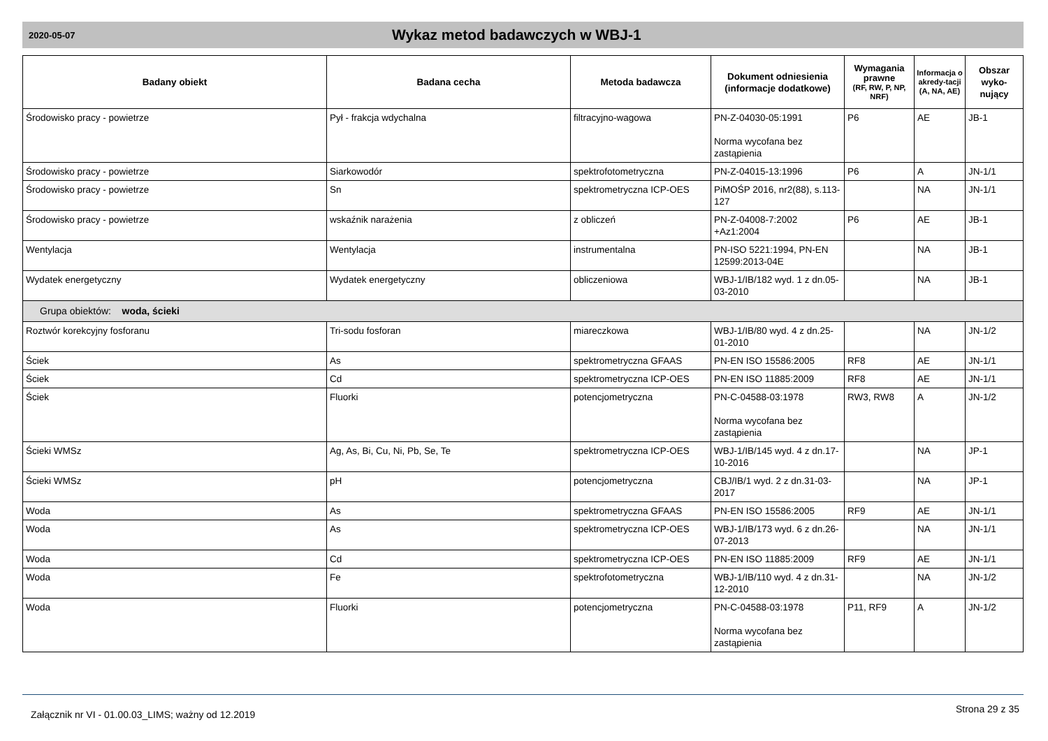2020-05-07 Wykaz metod badawczych w WBJ-1
| Badany obiekt | Badana cecha | Metoda badawcza | Dokument odniesienia (informacje dodatkowe) | Wymagania prawne (RF, RW, P, NP, NRF) | Informacja o akredy-tacji (A, NA, AE) | Obszar wyko-nujący |
| --- | --- | --- | --- | --- | --- | --- |
| Środowisko pracy - powietrze | Pył - frakcja wdychalna | filtracyjno-wagowa | PN-Z-04030-05:1991 Norma wycofana bez zastąpienia | P6 | AE | JB-1 |
| Środowisko pracy - powietrze | Siarkowodór | spektrofotometryczna | PN-Z-04015-13:1996 | P6 | A | JN-1/1 |
| Środowisko pracy - powietrze | Sn | spektrometryczna ICP-OES | PiMOŚP 2016, nr2(88), s.113-127 | | NA | JN-1/1 |
| Środowisko pracy - powietrze | wskaźnik narażenia | z obliczeń | PN-Z-04008-7:2002 +Az1:2004 | P6 | AE | JB-1 |
| Wentylacja | Wentylacja | instrumentalna | PN-ISO 5221:1994, PN-EN 12599:2013-04E | | NA | JB-1 |
| Wydatek energetyczny | Wydatek energetyczny | obliczeniowa | WBJ-1/IB/182 wyd. 1 z dn.05-03-2010 | | NA | JB-1 |
| Grupa obiektów: woda, ścieki | | | | | | |
| Roztwór korekcyjny fosforanu | Tri-sodu fosforan | miareczkowa | WBJ-1/IB/80 wyd. 4 z dn.25-01-2010 | | NA | JN-1/2 |
| Ściek | As | spektrometryczna GFAAS | PN-EN ISO 15586:2005 | RF8 | AE | JN-1/1 |
| Ściek | Cd | spektrometryczna ICP-OES | PN-EN ISO 11885:2009 | RF8 | AE | JN-1/1 |
| Ściek | Fluorki | potencjometryczna | PN-C-04588-03:1978 Norma wycofana bez zastąpienia | RW3, RW8 | A | JN-1/2 |
| Ścieki WMSz | Ag, As, Bi, Cu, Ni, Pb, Se, Te | spektrometryczna ICP-OES | WBJ-1/IB/145 wyd. 4 z dn.17-10-2016 | | NA | JP-1 |
| Ścieki WMSz | pH | potencjometryczna | CBJ/IB/1 wyd. 2 z dn.31-03-2017 | | NA | JP-1 |
| Woda | As | spektrometryczna GFAAS | PN-EN ISO 15586:2005 | RF9 | AE | JN-1/1 |
| Woda | As | spektrometryczna ICP-OES | WBJ-1/IB/173 wyd. 6 z dn.26-07-2013 | | NA | JN-1/1 |
| Woda | Cd | spektrometryczna ICP-OES | PN-EN ISO 11885:2009 | RF9 | AE | JN-1/1 |
| Woda | Fe | spektrofotometryczna | WBJ-1/IB/110 wyd. 4 z dn.31-12-2010 | | NA | JN-1/2 |
| Woda | Fluorki | potencjometryczna | PN-C-04588-03:1978 Norma wycofana bez zastąpienia | P11, RF9 | A | JN-1/2 |
Załącznik nr VI - 01.00.03_LIMS; ważny od 12.2019 Strona 29 z 35